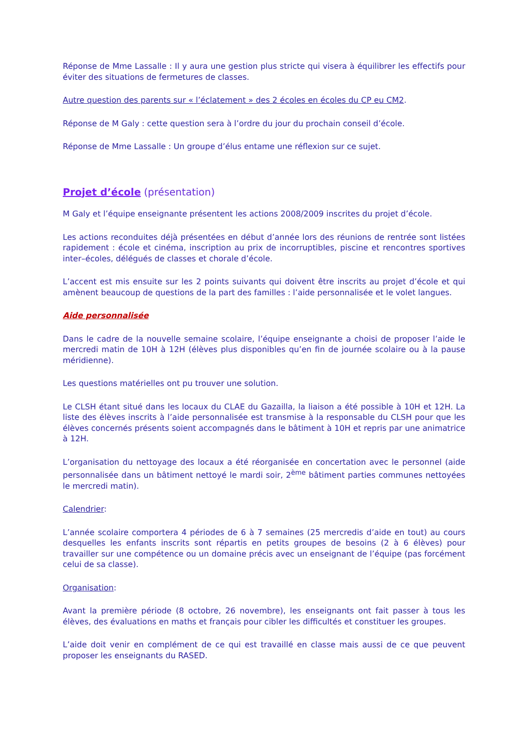Réponse de Mme Lassalle : Il y aura une gestion plus stricte qui visera à équilibrer les effectifs pour éviter des situations de fermetures de classes.
Autre question des parents sur « l’éclatement » des 2 écoles en écoles du CP eu CM2.
Réponse de M Galy : cette question sera à l’ordre du jour du prochain conseil d’école.
Réponse de Mme Lassalle : Un groupe d’élus entame une réflexion sur ce sujet.
Projet d’école (présentation)
M Galy et l’équipe enseignante présentent les actions 2008/2009 inscrites du projet d’école.
Les actions reconduites déjà présentées en début d’année lors des réunions de rentrée sont listées rapidement : école et cinéma, inscription au prix de incorruptibles, piscine et rencontres sportives inter–écoles, délégués de classes et chorale d’école.
L’accent est mis ensuite sur les 2 points suivants qui doivent être inscrits au projet d’école et qui amènent beaucoup de questions de la part des familles : l’aide personnalisée et le volet langues.
Aide personnalisée
Dans le cadre de la nouvelle semaine scolaire, l’équipe enseignante a choisi de proposer l’aide le mercredi matin de 10H à 12H (élèves plus disponibles qu’en fin de journée scolaire ou à la pause méridienne).
Les questions matérielles ont pu trouver une solution.
Le CLSH étant situé dans les locaux du CLAE du Gazailla, la liaison a été possible à 10H et 12H. La liste des élèves inscrits à l’aide personnalisée est transmise à la responsable du CLSH pour que les élèves concernés présents soient accompagnés dans le bâtiment à 10H et repris par une animatrice à 12H.
L’organisation du nettoyage des locaux a été réorganisée en concertation avec le personnel (aide personnalisée dans un bâtiment nettoyé le mardi soir, 2<sup>ème</sup> bâtiment parties communes nettoyées le mercredi matin).
Calendrier:
L’année scolaire comportera 4 périodes de 6 à 7 semaines (25 mercredis d’aide en tout) au cours desquelles les enfants inscrits sont répartis en petits groupes de besoins (2 à 6 élèves) pour travailler sur une compétence ou un domaine précis avec un enseignant de l’équipe (pas forcément celui de sa classe).
Organisation:
Avant la première période (8 octobre, 26 novembre), les enseignants ont fait passer à tous les élèves, des évaluations en maths et français pour cibler les difficultés et constituer les groupes.
L’aide doit venir en complément de ce qui est travaillé en classe mais aussi de ce que peuvent proposer les enseignants du RASED.